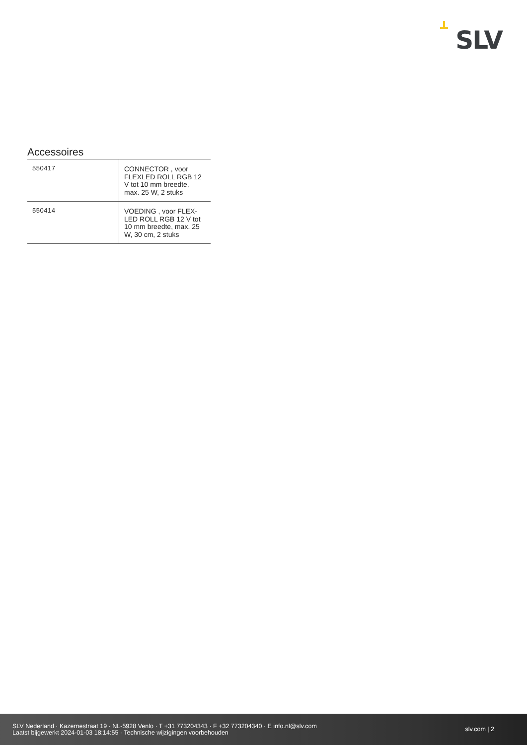SLV
Accessoires
| 550417 | CONNECTOR , voor FLEXLED ROLL RGB 12 V tot 10 mm breedte, max. 25 W, 2 stuks |
| 550414 | VOEDING , voor FLEX-LED ROLL RGB 12 V tot 10 mm breedte, max. 25 W, 30 cm, 2 stuks |
SLV Nederland · Kazernestraat 19 · NL-5928 Venlo · T +31 773204343 · F +32 773204340 · E info.nl@slv.com
Laatst bijgewerkt 2024-01-03 18:14:55 · Technische wijzigingen voorbehouden
slv.com | 2